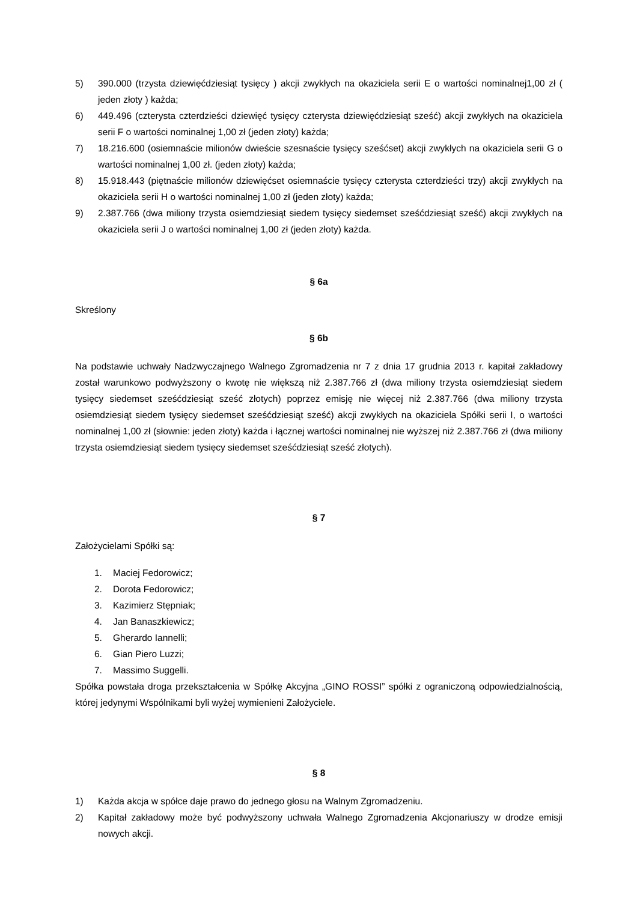5) 390.000 (trzysta dziewięćdziesiąt tysięcy ) akcji zwykłych na okaziciela serii E o wartości nominalnej1,00 zł ( jeden złoty ) każda;
6) 449.496 (czterysta czterdzieści dziewięć tysięcy czterysta dziewięćdziesiąt sześć) akcji zwykłych na okaziciela serii F o wartości nominalnej 1,00 zł (jeden złoty) każda;
7) 18.216.600 (osiemnaście milionów dwieście szesnaście tysięcy sześćset) akcji zwykłych na okaziciela serii G o wartości nominalnej 1,00 zł. (jeden złoty) każda;
8) 15.918.443 (piętnaście milionów dziewięćset osiemnaście tysięcy czterysta czterdzieści trzy) akcji zwykłych na okaziciela serii H o wartości nominalnej 1,00 zł (jeden złoty) każda;
9) 2.387.766 (dwa miliony trzysta osiemdziesiąt siedem tysięcy siedemset sześćdziesiąt sześć) akcji zwykłych na okaziciela serii J o wartości nominalnej 1,00 zł (jeden złoty) każda.
§ 6a
Skreślony
§ 6b
Na podstawie uchwały Nadzwyczajnego Walnego Zgromadzenia nr 7 z dnia 17 grudnia 2013 r. kapitał zakładowy został warunkowo podwyższony o kwotę nie większą niż 2.387.766 zł (dwa miliony trzysta osiemdziesiąt siedem tysięcy siedemset sześćdziesiąt sześć złotych) poprzez emisję nie więcej niż 2.387.766 (dwa miliony trzysta osiemdziesiąt siedem tysięcy siedemset sześćdziesiąt sześć) akcji zwykłych na okaziciela Spółki serii I, o wartości nominalnej 1,00 zł (słownie: jeden złoty) każda i łącznej wartości nominalnej nie wyższej niż 2.387.766 zł (dwa miliony trzysta osiemdziesiąt siedem tysięcy siedemset sześćdziesiąt sześć złotych).
§ 7
Założycielami Spółki są:
1. Maciej Fedorowicz;
2. Dorota Fedorowicz;
3. Kazimierz Stępniak;
4. Jan Banaszkiewicz;
5. Gherardo Iannelli;
6. Gian Piero Luzzi;
7. Massimo Suggelli.
Spółka powstała droga przekształcenia w Spółkę Akcyjna „GINO ROSSI” spółki z ograniczoną odpowiedzialnością, której jedynymi Wspólnikami byli wyżej wymienieni Założyciele.
§ 8
1) Każda akcja w spółce daje prawo do jednego głosu na Walnym Zgromadzeniu.
2) Kapitał zakładowy może być podwyższony uchwała Walnego Zgromadzenia Akcjonariuszy w drodze emisji nowych akcji.